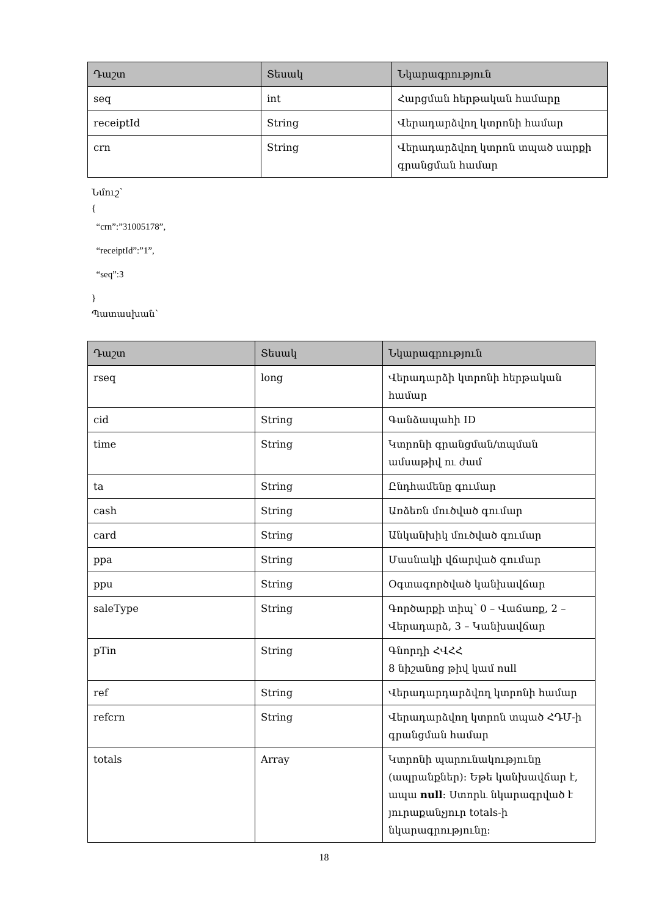| Դաշտ | Տեսակ | Նկարագրություն |
| --- | --- | --- |
| seq | int | Հարցման հերթական համարը |
| receiptId | String | Վերադարձվող կտրոնի համար |
| crn | String | Վերադարձվող կտրոն տպած սարքի գրանցման համար |
Նմուշ՝
{
“crn”:”31005178”,
“receiptId”:”1”,
“seq”:3
}
Պատասխան՝
| Դաշտ | Տեսակ | Նկարագրություն |
| --- | --- | --- |
| rseq | long | Վերադարձի կտրոնի հերթական համար |
| cid | String | Գանձապահի ID |
| time | String | Կտրոնի գրանցման/տպման ամսաթիվ ու ժամ |
| ta | String | Ընդհամենը գումար |
| cash | String | Առձեռն մուծված գումար |
| card | String | Անկանխիկ մուծված գումար |
| ppa | String | Մասնակի վճարված գումար |
| ppu | String | Օգտագործված կանխավճար |
| saleType | String | Գործարքի տիպ՝ 0 – Վաճառք, 2 – Վերադարձ, 3 – Կանխավճար |
| pTin | String | Գնորդի ՀՎՀՀ 8 նիշանոց թիվ կամ null |
| ref | String | Վերադարդարձվող կտրոնի համար |
| refcrn | String | Վերադարձվող կտրոն տպած ՀԴՄ-ի գրանցման համար |
| totals | Array | Կտրոնի պարունակությունը (ապրանքներ): Եթե կանխավճար է, ապա null : Ստորև նկարագրված է յուրաքանչյուր totals-ի նկարագրությունը: |
18